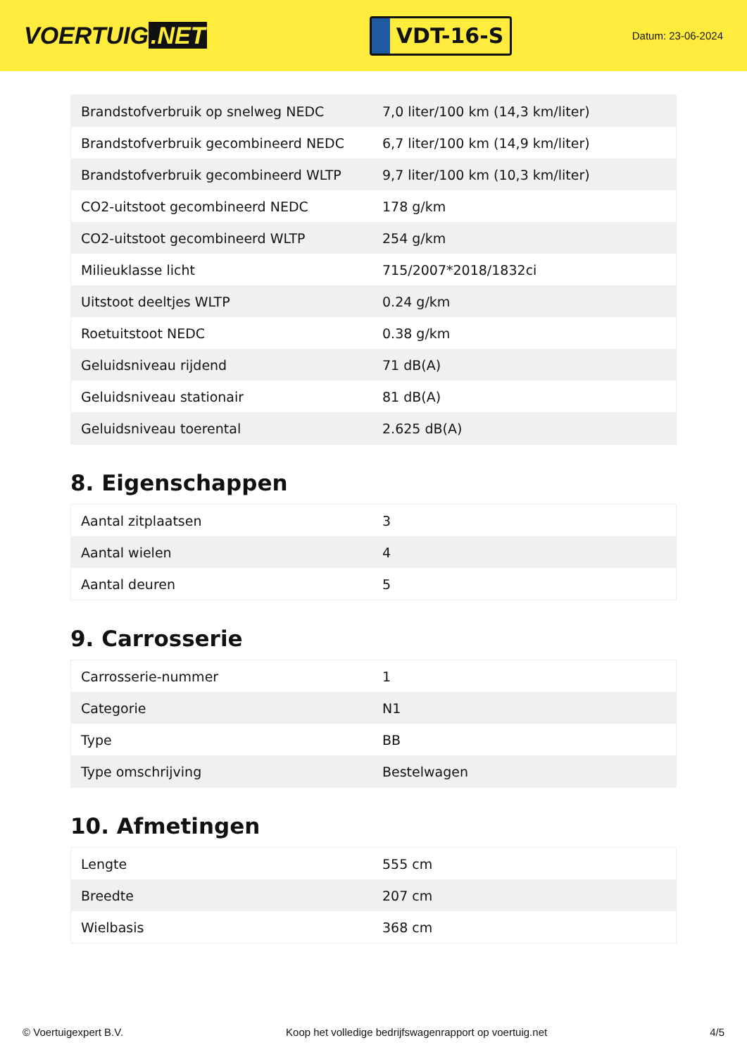VOERTUIG.NET
VDT-16-S
Datum: 23-06-2024
| Brandstofverbruik op snelweg NEDC | 7,0 liter/100 km (14,3 km/liter) |
| Brandstofverbruik gecombineerd NEDC | 6,7 liter/100 km (14,9 km/liter) |
| Brandstofverbruik gecombineerd WLTP | 9,7 liter/100 km (10,3 km/liter) |
| CO2-uitstoot gecombineerd NEDC | 178 g/km |
| CO2-uitstoot gecombineerd WLTP | 254 g/km |
| Milieuklasse licht | 715/2007*2018/1832ci |
| Uitstoot deeltjes WLTP | 0.24 g/km |
| Roetuitstoot NEDC | 0.38 g/km |
| Geluidsniveau rijdend | 71 dB(A) |
| Geluidsniveau stationair | 81 dB(A) |
| Geluidsniveau toerental | 2.625 dB(A) |
8. Eigenschappen
| Aantal zitplaatsen | 3 |
| Aantal wielen | 4 |
| Aantal deuren | 5 |
9. Carrosserie
| Carrosserie-nummer | 1 |
| Categorie | N1 |
| Type | BB |
| Type omschrijving | Bestelwagen |
10. Afmetingen
| Lengte | 555 cm |
| Breedte | 207 cm |
| Wielbasis | 368 cm |
© Voertuigexpert B.V. Koop het volledige bedrijfswagenrapport op voertuig.net 4/5